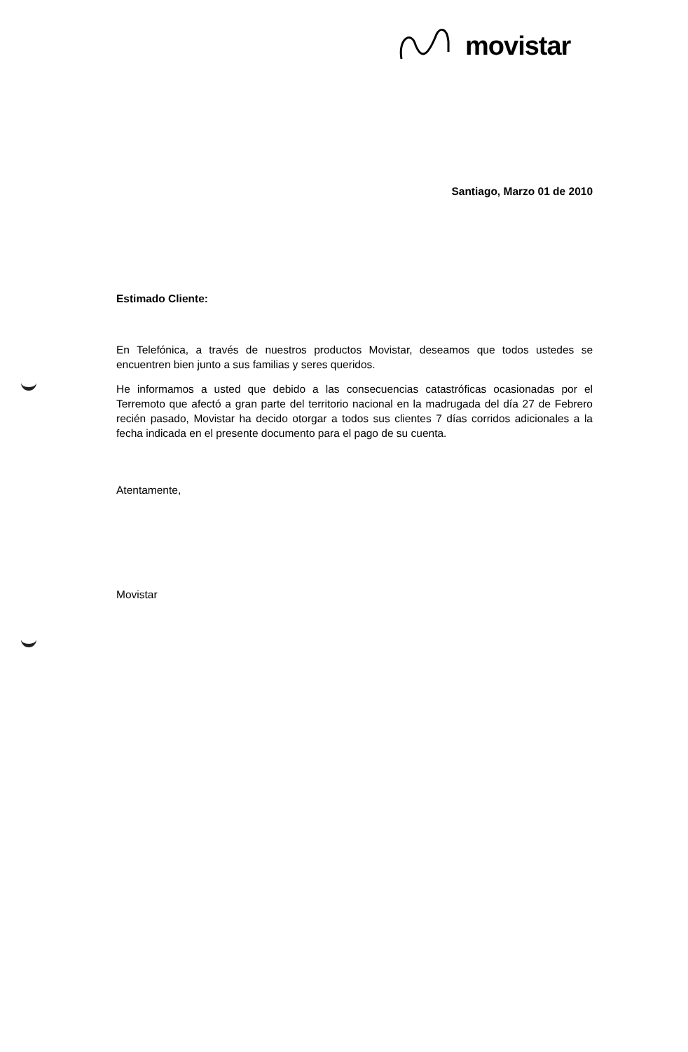movistar
Santiago, Marzo 01 de 2010
Estimado Cliente:
En Telefónica, a través de nuestros productos Movistar, deseamos que todos ustedes se encuentren bien junto a sus familias y seres queridos.
He informamos a usted que debido a las consecuencias catastróficas ocasionadas por el Terremoto que afectó a gran parte del territorio nacional en la madrugada del día 27 de Febrero recién pasado, Movistar ha decido otorgar a todos sus clientes 7 días corridos adicionales a la fecha indicada en el presente documento para el pago de su cuenta.
Atentamente,
Movistar